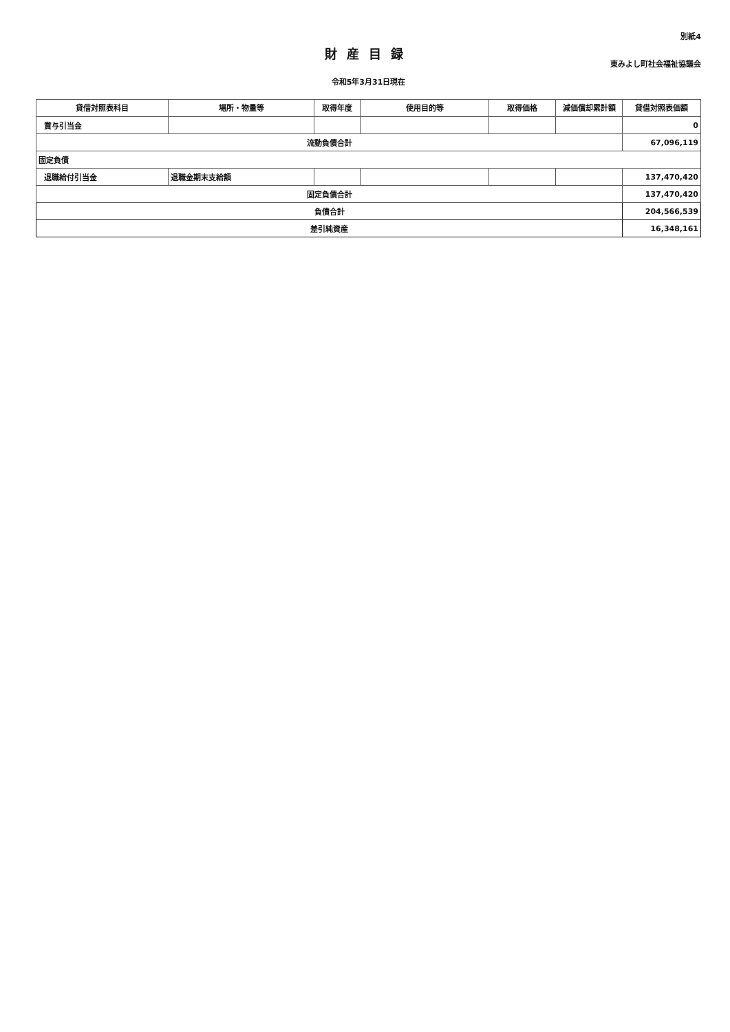別紙4
財産目録
東みよし町社会福祉協議会
令和5年3月31日現在
| 貸借対照表科目 | 場所・物量等 | 取得年度 | 使用目的等 | 取得価格 | 減価償却累計額 | 貸借対照表価額 |
| --- | --- | --- | --- | --- | --- | --- |
| 賞与引当金 | | | | | | 0 |
| 流動負債合計 | | | | | | 67,096,119 |
| 固定負債 | | | | | | |
| 退職給付引当金 | 退職金期末支給額 | | | | | 137,470,420 |
| 固定負債合計 | | | | | | 137,470,420 |
| 負債合計 | | | | | | 204,566,539 |
| 差引純資産 | | | | | | 16,348,161 |